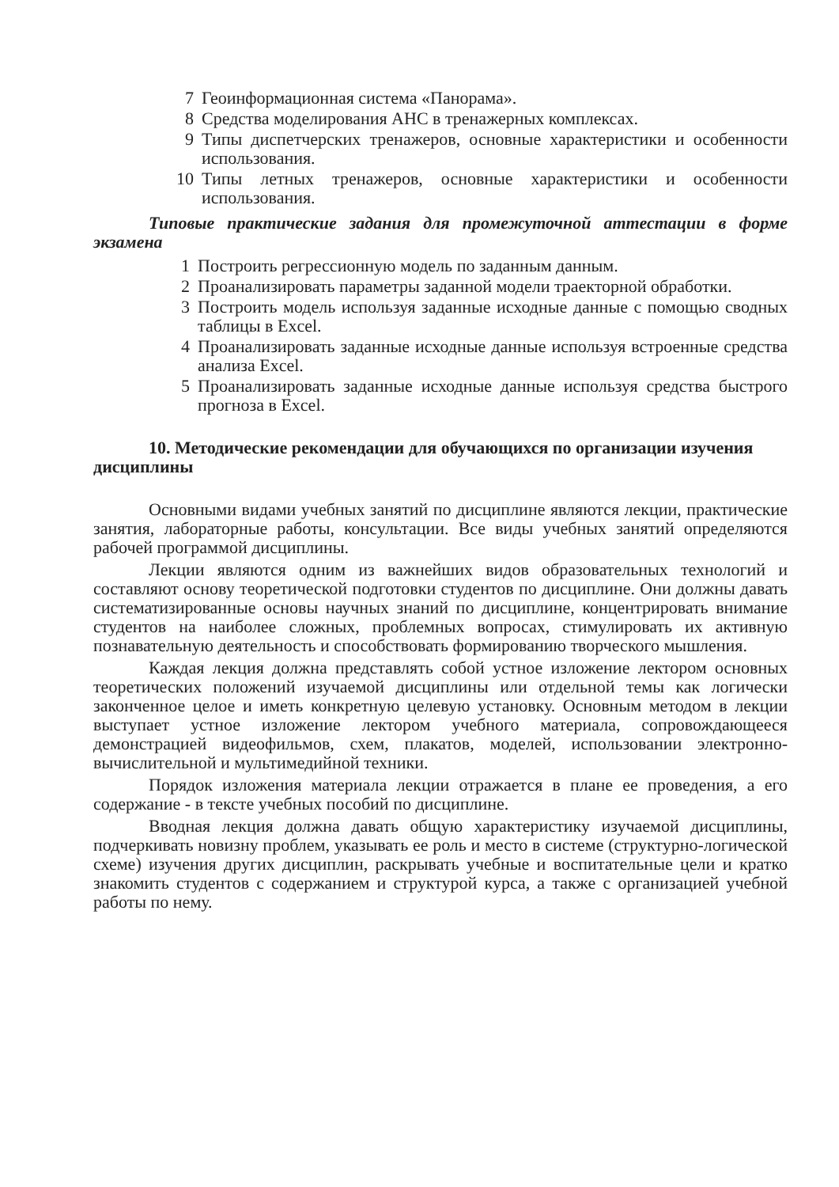7 Геоинформационная система «Панорама».
8 Средства моделирования АНС в тренажерных комплексах.
9 Типы диспетчерских тренажеров, основные характеристики и особенности использования.
10 Типы летных тренажеров, основные характеристики и особенности использования.
Типовые практические задания для промежуточной аттестации в форме экзамена
1 Построить регрессионную модель по заданным данным.
2 Проанализировать параметры заданной модели траекторной обработки.
3 Построить модель используя заданные исходные данные с помощью сводных таблицы в Excel.
4 Проанализировать заданные исходные данные используя встроенные средства анализа Excel.
5 Проанализировать заданные исходные данные используя средства быстрого прогноза в Excel.
10. Методические рекомендации для обучающихся по организации изучения дисциплины
Основными видами учебных занятий по дисциплине являются лекции, практические занятия, лабораторные работы, консультации. Все виды учебных занятий определяются рабочей программой дисциплины.
Лекции являются одним из важнейших видов образовательных технологий и составляют основу теоретической подготовки студентов по дисциплине. Они должны давать систематизированные основы научных знаний по дисциплине, концентрировать внимание студентов на наиболее сложных, проблемных вопросах, стимулировать их активную познавательную деятельность и способствовать формированию творческого мышления.
Каждая лекция должна представлять собой устное изложение лектором основных теоретических положений изучаемой дисциплины или отдельной темы как логически законченное целое и иметь конкретную целевую установку. Основным методом в лекции выступает устное изложение лектором учебного материала, сопровождающееся демонстрацией видеофильмов, схем, плакатов, моделей, использовании электронно-вычислительной и мультимедийной техники.
Порядок изложения материала лекции отражается в плане ее проведения, а его содержание - в тексте учебных пособий по дисциплине.
Вводная лекция должна давать общую характеристику изучаемой дисциплины, подчеркивать новизну проблем, указывать ее роль и место в системе (структурно-логической схеме) изучения других дисциплин, раскрывать учебные и воспитательные цели и кратко знакомить студентов с содержанием и структурой курса, а также с организацией учебной работы по нему.